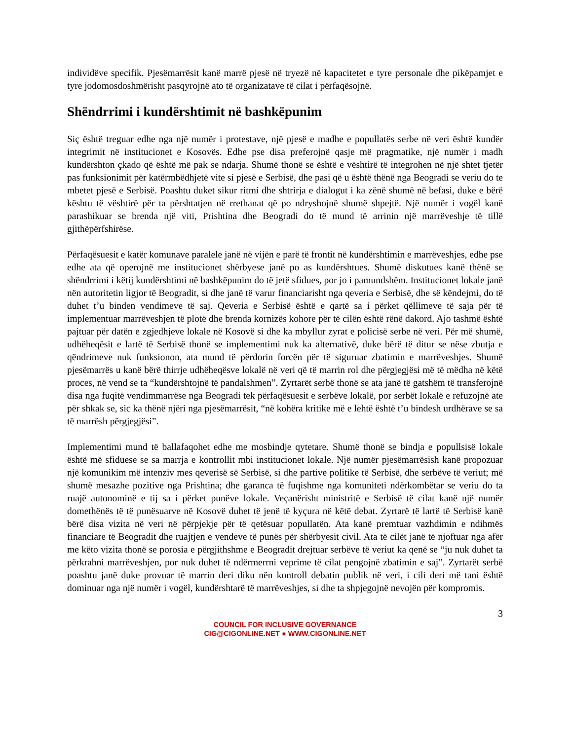individëve specifik. Pjesëmarrësit kanë marrë pjesë në tryezë në kapacitetet e tyre personale dhe pikëpamjet e tyre jodomosdoshmërisht pasqyrojnë ato të organizatave të cilat i përfaqësojnë.
Shëndrrimi i kundërshtimit në bashkëpunim
Siç është treguar edhe nga një numër i protestave, një pjesë e madhe e popullatës serbe në veri është kundër integrimit në institucionet e Kosovës. Edhe pse disa preferojnë qasje më pragmatike, një numër i madh kundërshton çkado që është më pak se ndarja. Shumë thonë se është e vështirë të integrohen në një shtet tjetër pas funksionimit për katërmbëdhjetë vite si pjesë e Serbisë, dhe pasi që u është thënë nga Beogradi se veriu do te mbetet pjesë e Serbisë. Poashtu duket sikur ritmi dhe shtrirja e dialogut i ka zënë shumë në befasi, duke e bërë kështu të vështirë për ta përshtatjen në rrethanat që po ndryshojnë shumë shpejtë. Një numër i vogël kanë parashikuar se brenda një viti, Prishtina dhe Beogradi do të mund të arrinin një marrëveshje të tillë gjithëpërfshirëse.
Përfaqësuesit e katër komunave paralele janë në vijën e parë të frontit në kundërshtimin e marrëveshjes, edhe pse edhe ata që operojnë me institucionet shërbyese janë po as kundërshtues. Shumë diskutues kanë thënë se shëndrrimi i këtij kundërshtimi në bashkëpunim do të jetë sfidues, por jo i pamundshëm. Institucionet lokale janë nën autoritetin ligjor të Beogradit, si dhe janë të varur financiarisht nga qeveria e Serbisë, dhe së këndejmi, do të duhet t’u binden vendimeve të saj. Qeveria e Serbisë është e qartë sa i përket qëllimeve të saja për të implementuar marrëveshjen të plotë dhe brenda kornizës kohore për të cilën është rënë dakord. Ajo tashmë është pajtuar për datën e zgjedhjeve lokale në Kosovë si dhe ka mbyllur zyrat e policisë serbe në veri. Për më shumë, udhëheqësit e lartë të Serbisë thonë se implementimi nuk ka alternativë, duke bërë të ditur se nëse zbutja e qëndrimeve nuk funksionon, ata mund të përdorin forcën për të siguruar zbatimin e marrëveshjes. Shumë pjesëmarrës u kanë bërë thirrje udhëheqësve lokalë në veri që të marrin rol dhe përgjegjësi më të mëdha në këtë proces, në vend se ta “kundërshtojnë të pandalshmen”. Zyrtarët serbë thonë se ata janë të gatshëm të transferojnë disa nga fuqitë vendimmarrëse nga Beogradi tek përfaqësuesit e serbëve lokalë, por serbët lokalë e refuzojnë ate për shkak se, sic ka thënë njëri nga pjesëmarrësit, “në kohëra kritike më e lehtë është t’u bindesh urdhërave se sa të marrësh përgjegjësi”.
Implementimi mund të ballafaqohet edhe me mosbindje qytetare. Shumë thonë se bindja e popullsisë lokale është më sfiduese se sa marrja e kontrollit mbi institucionet lokale. Një numër pjesëmarrësish kanë propozuar një komunikim më intenziv mes qeverisë së Serbisë, si dhe partive politike të Serbisë, dhe serbëve të veriut; më shumë mesazhe pozitive nga Prishtina; dhe garanca të fuqishme nga komuniteti ndërkombëtar se veriu do ta ruajë autonominë e tij sa i përket punëve lokale. Veçanërisht ministritë e Serbisë të cilat kanë një numër domethënës të të punësuarve në Kosovë duhet të jenë të kyçura në këtë debat. Zyrtarë të lartë të Serbisë kanë bërë disa vizita në veri në përpjekje për të qetësuar popullatën. Ata kanë premtuar vazhdimin e ndihmës financiare të Beogradit dhe ruajtjen e vendeve të punës për shërbyesit civil. Ata të cilët janë të njoftuar nga afër me këto vizita thonë se porosia e përgjithshme e Beogradit drejtuar serbëve të veriut ka qenë se “ju nuk duhet ta përkrahni marrëveshjen, por nuk duhet të ndërmerrni veprime të cilat pengojnë zbatimin e saj”. Zyrtarët serbë poashtu janë duke provuar të marrin deri diku nën kontroll debatin publik në veri, i cili deri më tani është dominuar nga një numër i vogël, kundërshtarë të marrëveshjes, si dhe ta shpjegojnë nevojën për kompromis.
3
COUNCIL FOR INCLUSIVE GOVERNANCE
CIG@CIGONLINE.NET ● WWW.CIGONLINE.NET